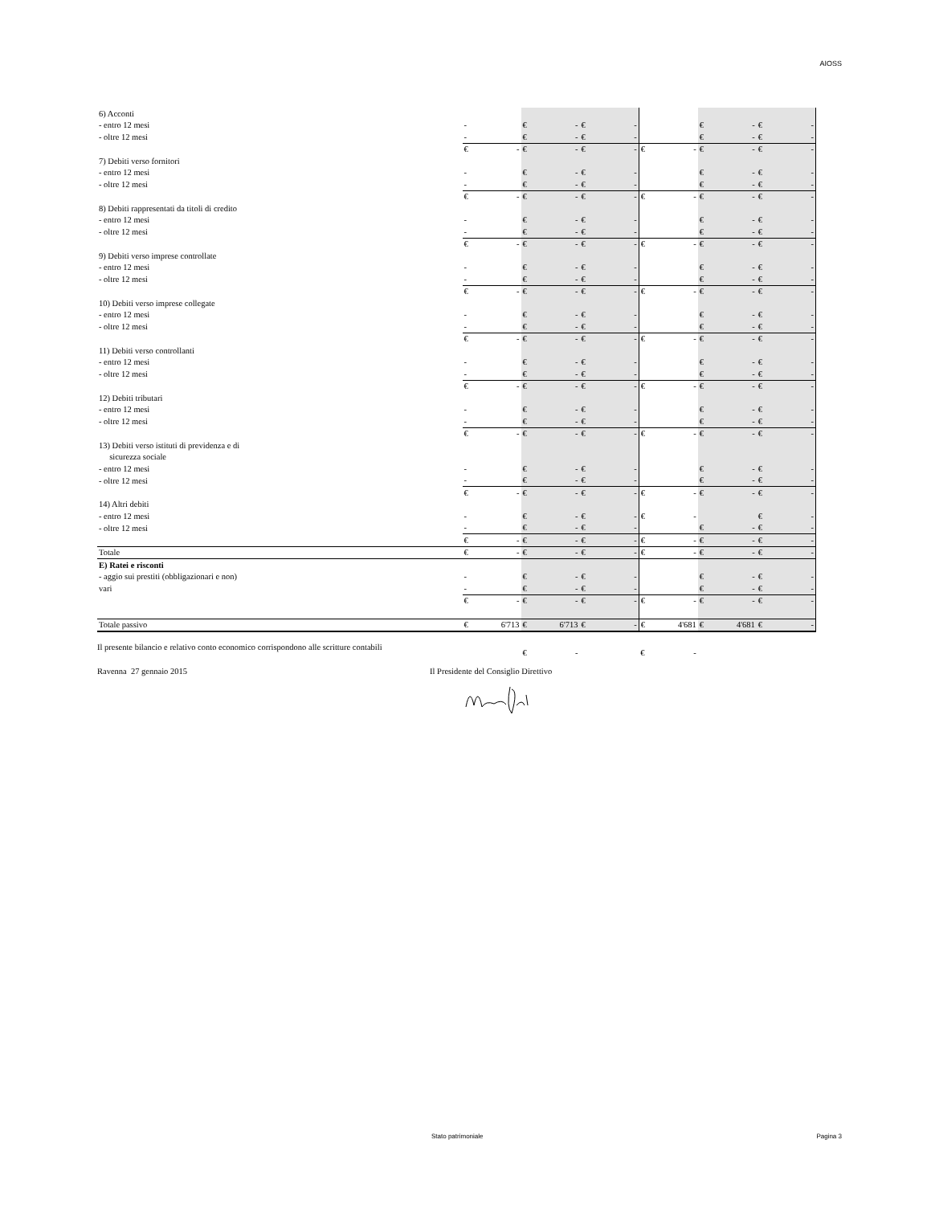AIOSS
| 6) Acconti | | | | | | | | | | | | |
| - entro 12 mesi | - | | € | - | € | - | | | € | - | € | - |
| - oltre 12 mesi | - | | € | - | € | - | | | € | - | € | - |
| | € | - | € | - | € | - | € | - | € | - | € | - |
| 7) Debiti verso fornitori | | | | | | | | | | | | |
| - entro 12 mesi | - | | € | - | € | - | | | € | - | € | - |
| - oltre 12 mesi | - | | € | - | € | - | | | € | - | € | - |
| | € | - | € | - | € | - | € | - | € | - | € | - |
| 8) Debiti rappresentati da titoli di credito | | | | | | | | | | | | |
| - entro 12 mesi | - | | € | - | € | - | | | € | - | € | - |
| - oltre 12 mesi | - | | € | - | € | - | | | € | - | € | - |
| | € | - | € | - | € | - | € | - | € | - | € | - |
| 9) Debiti verso imprese controllate | | | | | | | | | | | | |
| - entro 12 mesi | - | | € | - | € | - | | | € | - | € | - |
| - oltre 12 mesi | - | | € | - | € | - | | | € | - | € | - |
| | € | - | € | - | € | - | € | - | € | - | € | - |
| 10) Debiti verso imprese collegate | | | | | | | | | | | | |
| - entro 12 mesi | - | | € | - | € | - | | | € | - | € | - |
| - oltre 12 mesi | - | | € | - | € | - | | | € | - | € | - |
| | € | - | € | - | € | - | € | - | € | - | € | - |
| 11) Debiti verso controllanti | | | | | | | | | | | | |
| - entro 12 mesi | - | | € | - | € | - | | | € | - | € | - |
| - oltre 12 mesi | - | | € | - | € | - | | | € | - | € | - |
| | € | - | € | - | € | - | € | - | € | - | € | - |
| 12) Debiti tributari | | | | | | | | | | | | |
| - entro 12 mesi | - | | € | - | € | - | | | € | - | € | - |
| - oltre 12 mesi | - | | € | - | € | - | | | € | - | € | - |
| | € | - | € | - | € | - | € | - | € | - | € | - |
| 13) Debiti verso istituti di previdenza e di | | | | | | | | | | | | |
| sicurezza sociale | | | | | | | | | | | | |
| - entro 12 mesi | - | | € | - | € | - | | | € | - | € | - |
| - oltre 12 mesi | - | | € | - | € | - | | | € | - | € | - |
| | € | - | € | - | € | - | € | - | € | - | € | - |
| 14) Altri debiti | | | | | | | | | | | | |
| - entro 12 mesi | - | | € | - | € | - | € | - | | | € | - |
| - oltre 12 mesi | - | | € | - | € | - | | | € | - | € | - |
| | € | - | € | - | € | - | € | - | € | - | € | - |
| Totale | € | - | € | - | € | - | € | - | € | - | € | - |
| E) Ratei e risconti | | | | | | | | | | | | |
| - aggio sui prestiti (obbligazionari e non) | - | | € | - | € | - | | | € | - | € | - |
| vari | - | | € | - | € | - | | | € | - | € | - |
| | € | - | € | - | € | - | € | - | € | - | € | - |
| Totale passivo | € | 6'713 | € | 6'713 | € | - | € | 4'681 | € | 4'681 | € | - |
| | | | € | - | | | € | - | | | | |
Il presente bilancio e relativo conto economico corrispondono alle scritture contabili
Ravenna 27 gennaio 2015
Il Presidente del Consiglio Direttivo
Stato patrimoniale Pagina 3